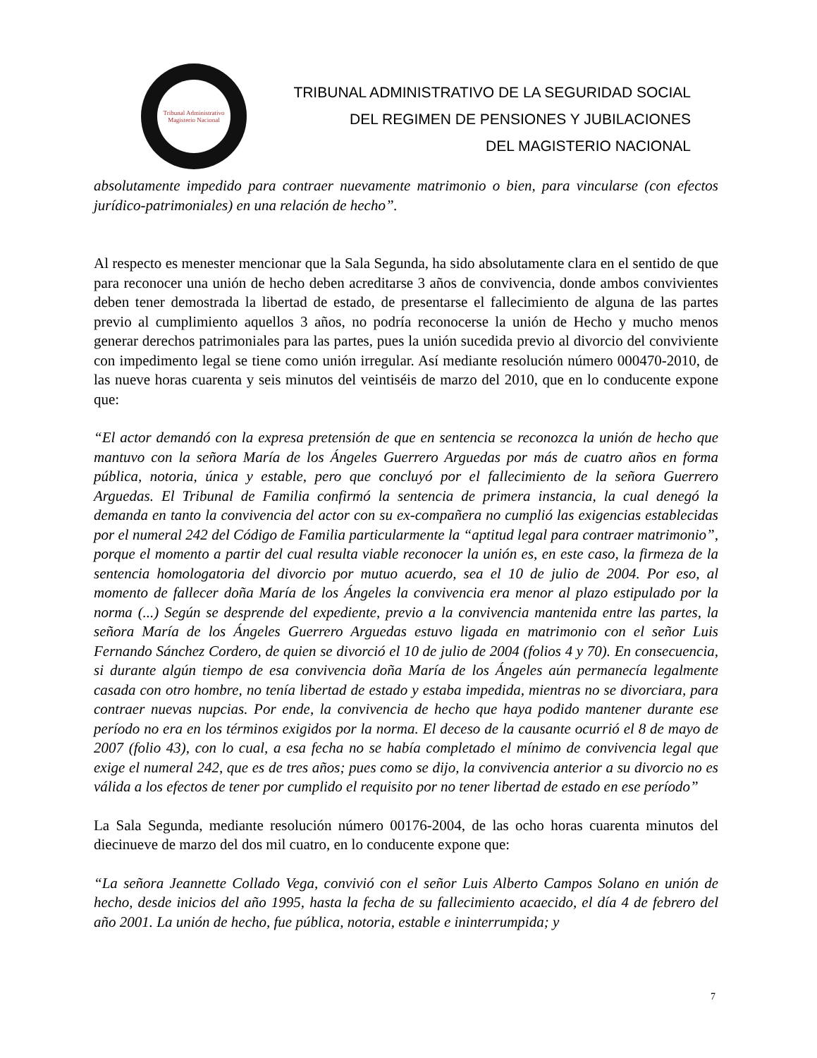Tribunal Administrativo
Magisterio Nacional
TRIBUNAL ADMINISTRATIVO DE LA SEGURIDAD SOCIAL
DEL REGIMEN DE PENSIONES Y JUBILACIONES
DEL MAGISTERIO NACIONAL
absolutamente impedido para contraer nuevamente matrimonio o bien, para vincularse (con efectos jurídico-patrimoniales) en una relación de hecho”.
Al respecto es menester mencionar que la Sala Segunda, ha sido absolutamente clara en el sentido de que para reconocer una unión de hecho deben acreditarse 3 años de convivencia, donde ambos convivientes deben tener demostrada la libertad de estado, de presentarse el fallecimiento de alguna de las partes previo al cumplimiento aquellos 3 años, no podría reconocerse la unión de Hecho y mucho menos generar derechos patrimoniales para las partes, pues la unión sucedida previo al divorcio del conviviente con impedimento legal se tiene como unión irregular. Así mediante resolución número 000470-2010, de las nueve horas cuarenta y seis minutos del veintiséis de marzo del 2010, que en lo conducente expone que:
“El actor demandó con la expresa pretensión de que en sentencia se reconozca la unión de hecho que mantuvo con la señora María de los Ángeles Guerrero Arguedas por más de cuatro años en forma pública, notoria, única y estable, pero que concluyó por el fallecimiento de la señora Guerrero Arguedas. El Tribunal de Familia confirmó la sentencia de primera instancia, la cual denegó la demanda en tanto la convivencia del actor con su ex-compañera no cumplió las exigencias establecidas por el numeral 242 del Código de Familia particularmente la “aptitud legal para contraer matrimonio”, porque el momento a partir del cual resulta viable reconocer la unión es, en este caso, la firmeza de la sentencia homologatoria del divorcio por mutuo acuerdo, sea el 10 de julio de 2004. Por eso, al momento de fallecer doña María de los Ángeles la convivencia era menor al plazo estipulado por la norma (...) Según se desprende del expediente, previo a la convivencia mantenida entre las partes, la señora María de los Ángeles Guerrero Arguedas estuvo ligada en matrimonio con el señor Luis Fernando Sánchez Cordero, de quien se divorció el 10 de julio de 2004 (folios 4 y 70). En consecuencia, si durante algún tiempo de esa convivencia doña María de los Ángeles aún permanecía legalmente casada con otro hombre, no tenía libertad de estado y estaba impedida, mientras no se divorciara, para contraer nuevas nupcias. Por ende, la convivencia de hecho que haya podido mantener durante ese período no era en los términos exigidos por la norma. El deceso de la causante ocurrió el 8 de mayo de 2007 (folio 43), con lo cual, a esa fecha no se había completado el mínimo de convivencia legal que exige el numeral 242, que es de tres años; pues como se dijo, la convivencia anterior a su divorcio no es válida a los efectos de tener por cumplido el requisito por no tener libertad de estado en ese período”
La Sala Segunda, mediante resolución número 00176-2004, de las ocho horas cuarenta minutos del diecinueve de marzo del dos mil cuatro, en lo conducente expone que:
“La señora Jeannette Collado Vega, convivió con el señor Luis Alberto Campos Solano en unión de hecho, desde inicios del año 1995, hasta la fecha de su fallecimiento acaecido, el día 4 de febrero del año 2001. La unión de hecho, fue pública, notoria, estable e ininterrumpida; y
7